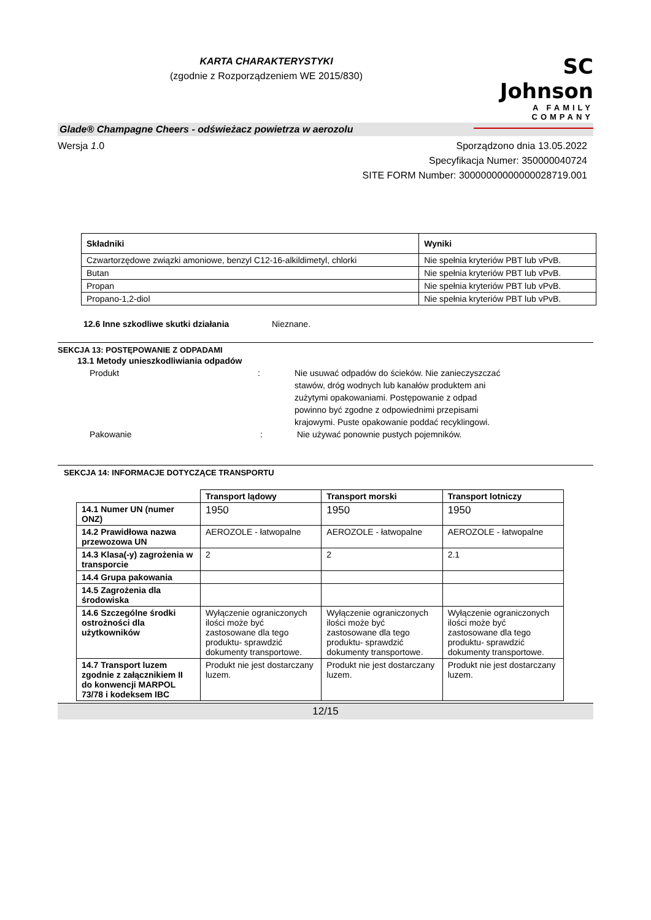KARTA CHARAKTERYSTYKI
(zgodnie z Rozporządzeniem WE 2015/830)
SC Johnson
A FAMILY COMPANY
Glade® Champagne Cheers - odświeżacz powietrza w aerozolu
Wersja 1.0 Sporządzono dnia 13.05.2022
Specyfikacja Numer: 350000040724
SITE FORM Number: 30000000000000028719.001
| Składniki | Wyniki |
| --- | --- |
| Czwartorzędowe związki amoniowe, benzyl C12-16-alkildimetyl, chlorki | Nie spełnia kryteriów PBT lub vPvB. |
| Butan | Nie spełnia kryteriów PBT lub vPvB. |
| Propan | Nie spełnia kryteriów PBT lub vPvB. |
| Propano-1,2-diol | Nie spełnia kryteriów PBT lub vPvB. |
12.6 Inne szkodliwe skutki działania Nieznane.
SEKCJA 13: POSTĘPOWANIE Z ODPADAMI
13.1 Metody unieszkodliwiania odpadów
Produkt : Nie usuwać odpadów do ścieków. Nie zanieczyszczać stawów, dróg wodnych lub kanałów produktem ani zużytymi opakowaniami. Postępowanie z odpad powinno być zgodne z odpowiednimi przepisami krajowymi. Puste opakowanie poddać recyklingowi.
Pakowanie : Nie używać ponownie pustych pojemników.
SEKCJA 14: INFORMACJE DOTYCZĄCE TRANSPORTU
| | Transport lądowy | Transport morski | Transport lotniczy |
| --- | --- | --- | --- |
| 14.1 Numer UN (numer ONZ) | 1950 | 1950 | 1950 |
| 14.2 Prawidłowa nazwa przewozowa UN | AEROZOLE - łatwopalne | AEROZOLE - łatwopalne | AEROZOLE - łatwopalne |
| 14.3 Klasa(-y) zagrożenia w transporcie | 2 | 2 | 2.1 |
| 14.4 Grupa pakowania | | | |
| 14.5 Zagrożenia dla środowiska | | | |
| 14.6 Szczególne środki ostrożności dla użytkowników | Wyłączenie ograniczonych ilości może być zastosowane dla tego produktu- sprawdzić dokumenty transportowe. | Wyłączenie ograniczonych ilości może być zastosowane dla tego produktu- sprawdzić dokumenty transportowe. | Wyłączenie ograniczonych ilości może być zastosowane dla tego produktu- sprawdzić dokumenty transportowe. |
| 14.7 Transport luzem zgodnie z załącznikiem II do konwencji MARPOL 73/78 i kodeksem IBC | Produkt nie jest dostarczany luzem. | Produkt nie jest dostarczany luzem. | Produkt nie jest dostarczany luzem. |
12/15